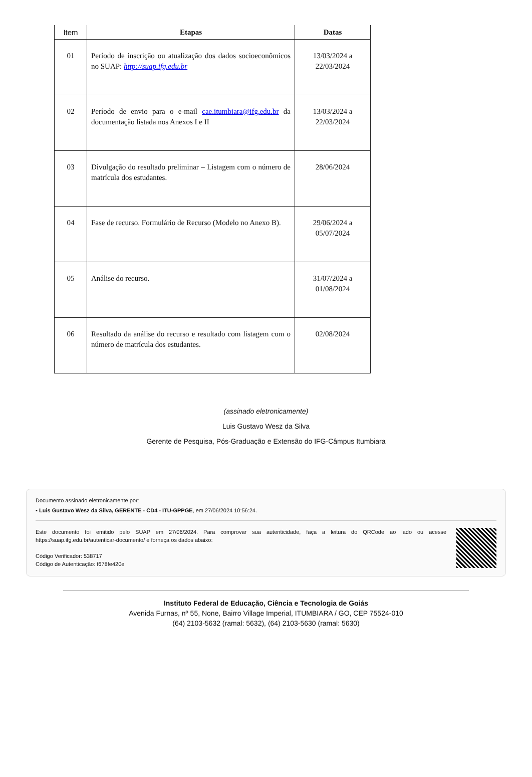| Item | Etapas | Datas |
| --- | --- | --- |
| 01 | Período de inscrição ou atualização dos dados socioeconômicos no SUAP: http://suap.ifg.edu.br | 13/03/2024 a 22/03/2024 |
| 02 | Período de envio para o e-mail cae.itumbiara@ifg.edu.br da documentação listada nos Anexos I e II | 13/03/2024 a 22/03/2024 |
| 03 | Divulgação do resultado preliminar – Listagem com o número de matrícula dos estudantes. | 28/06/2024 |
| 04 | Fase de recurso. Formulário de Recurso (Modelo no Anexo B). | 29/06/2024 a 05/07/2024 |
| 05 | Análise do recurso. | 31/07/2024 a 01/08/2024 |
| 06 | Resultado da análise do recurso e resultado com listagem com o número de matrícula dos estudantes. | 02/08/2024 |
(assinado eletronicamente)
Luis Gustavo Wesz da Silva
Gerente de Pesquisa, Pós-Graduação e Extensão do IFG-Câmpus Itumbiara
Documento assinado eletronicamente por:
▪ Luis Gustavo Wesz da Silva, GERENTE - CD4 - ITU-GPPGE, em 27/06/2024 10:56:24.
Este documento foi emitido pelo SUAP em 27/06/2024. Para comprovar sua autenticidade, faça a leitura do QRCode ao lado ou acesse https://suap.ifg.edu.br/autenticar-documento/ e forneça os dados abaixo:
Código Verificador: 538717
Código de Autenticação: f678fe420e
Instituto Federal de Educação, Ciência e Tecnologia de Goiás
Avenida Furnas, nº 55, None, Bairro Village Imperial, ITUMBIARA / GO, CEP 75524-010
(64) 2103-5632 (ramal: 5632), (64) 2103-5630 (ramal: 5630)